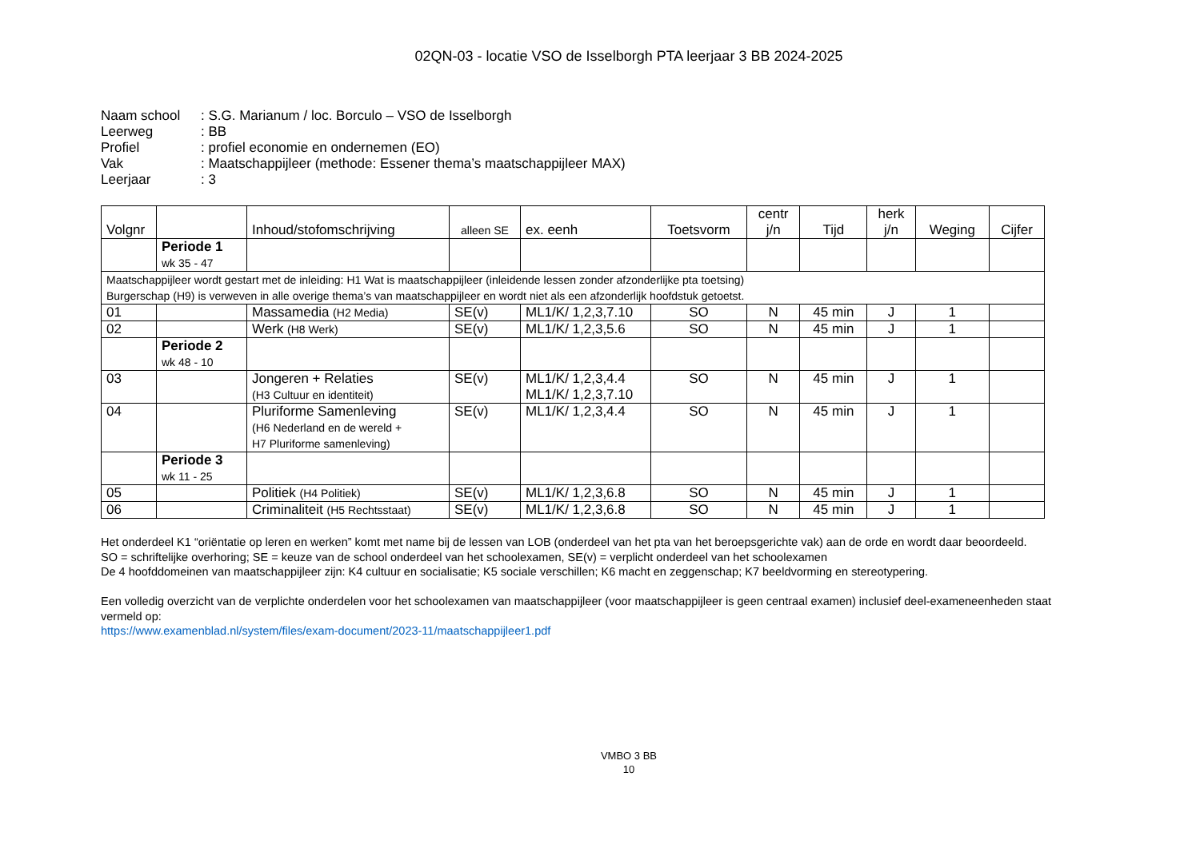02QN-03 - locatie VSO de Isselborgh PTA leerjaar 3 BB 2024-2025
Naam school: S.G. Marianum / loc. Borculo – VSO de Isselborgh
Leerweg: BB
Profiel: profiel economie en ondernemen (EO)
Vak: Maatschappijleer (methode: Essener thema’s maatschappijleer MAX)
Leerjaar: 3
| Volgnr | | Inhoud/stofomschrijving | alleen SE | ex. eenh | Toetsvorm | centr j/n | Tijd | herk j/n | Weging | Cijfer |
| --- | --- | --- | --- | --- | --- | --- | --- | --- | --- | --- |
| | Periode 1 wk 35 - 47 | | | | | | | | | |
| Maatschappijleer wordt gestart met de inleiding: H1 Wat is maatschappijleer (inleidende lessen zonder afzonderlijke pta toetsing) Burgerschap (H9) is verweven in alle overige thema’s van maatschappijleer en wordt niet als een afzonderlijk hoofdstuk getoetst. | | | | | | | | | | |
| 01 | | Massamedia (H2 Media) | SE(v) | ML1/K/ 1,2,3,7.10 | SO | N | 45 min | J | 1 | |
| 02 | | Werk (H8 Werk) | SE(v) | ML1/K/ 1,2,3,5.6 | SO | N | 45 min | J | 1 | |
| | Periode 2 wk 48 - 10 | | | | | | | | | |
| 03 | | Jongeren + Relaties (H3 Cultuur en identiteit) | SE(v) | ML1/K/ 1,2,3,4.4 ML1/K/ 1,2,3,7.10 | SO | N | 45 min | J | 1 | |
| 04 | | Pluriforme Samenleving (H6 Nederland en de wereld + H7 Pluriforme samenleving) | SE(v) | ML1/K/ 1,2,3,4.4 | SO | N | 45 min | J | 1 | |
| | Periode 3 wk 11 - 25 | | | | | | | | | |
| 05 | | Politiek (H4 Politiek) | SE(v) | ML1/K/ 1,2,3,6.8 | SO | N | 45 min | J | 1 | |
| 06 | | Criminaliteit (H5 Rechtsstaat) | SE(v) | ML1/K/ 1,2,3,6.8 | SO | N | 45 min | J | 1 | |
Het onderdeel K1 “oriëntatie op leren en werken” komt met name bij de lessen van LOB (onderdeel van het pta van het beroepsgerichte vak) aan de orde en wordt daar beoordeeld.
SO = schriftelijke overhoring; SE = keuze van de school onderdeel van het schoolexamen, SE(v) = verplicht onderdeel van het schoolexamen
De 4 hoofddomeinen van maatschappijleer zijn: K4 cultuur en socialisatie; K5 sociale verschillen; K6 macht en zeggenschap; K7 beeldvorming en stereotypering.
Een volledig overzicht van de verplichte onderdelen voor het schoolexamen van maatschappijleer (voor maatschappijleer is geen centraal examen) inclusief deel-examen­eenheden staat vermeld op:
https://www.examenblad.nl/system/files/exam-document/2023-11/maatschappijleer1.pdf
VMBO 3 BB
10